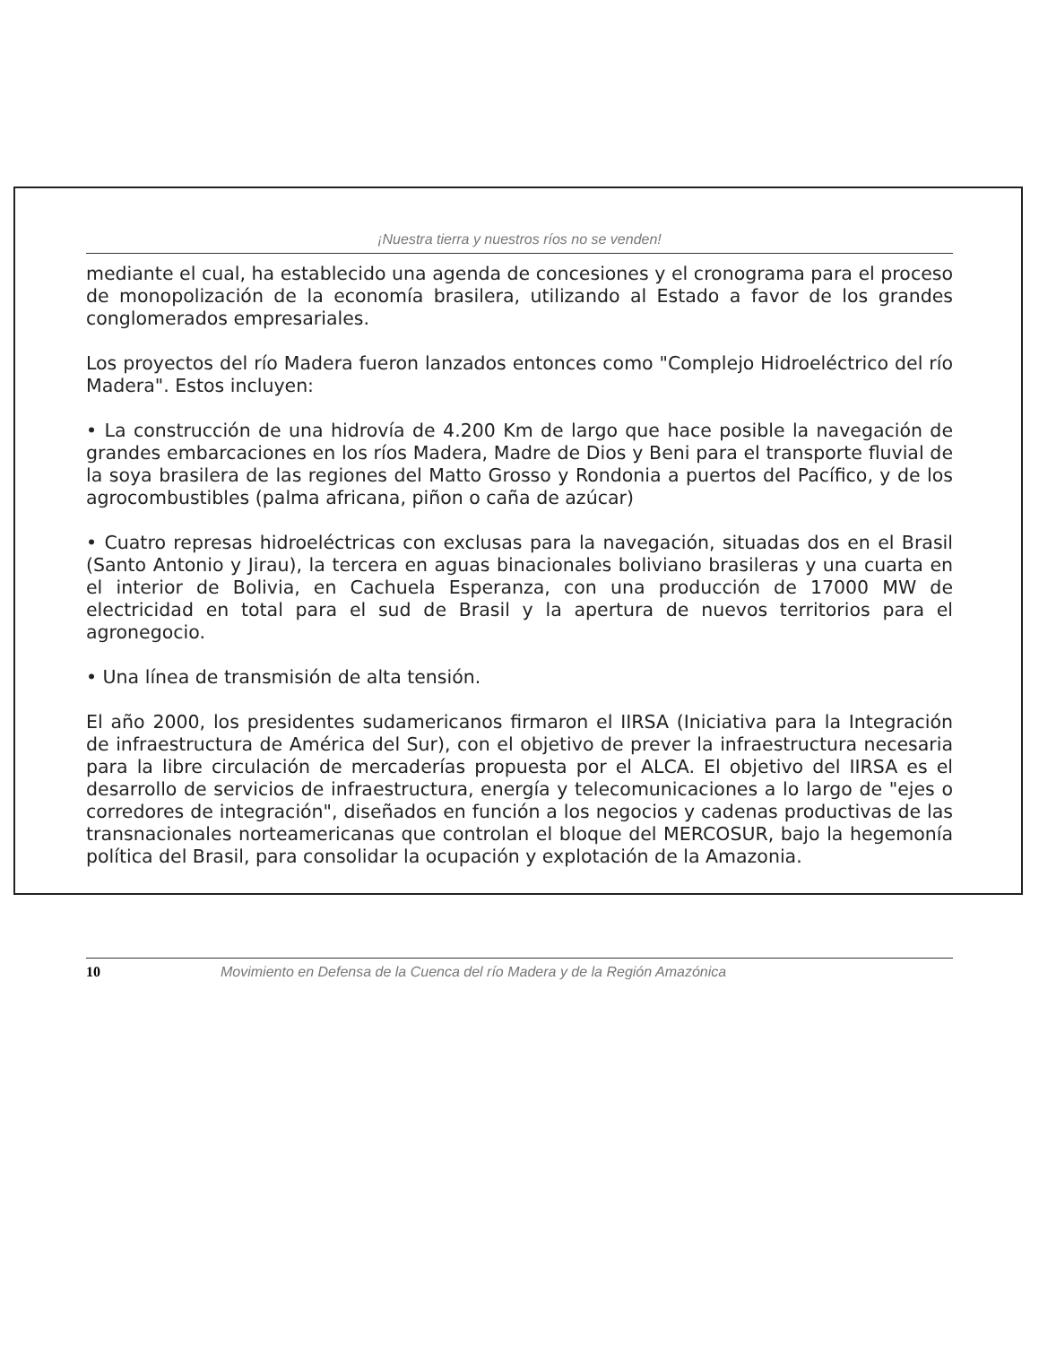¡Nuestra tierra y nuestros ríos no se venden!
mediante el cual, ha establecido una agenda de concesiones y el cronograma para el proceso de monopolización de la economía brasilera, utilizando al Estado a favor de los grandes conglomerados empresariales.
Los proyectos del río Madera fueron lanzados entonces como "Complejo Hidroeléctrico del río Madera". Estos incluyen:
• La construcción de una hidrovía de 4.200 Km de largo que hace posible la navegación de grandes embarcaciones en los ríos Madera, Madre de Dios y Beni para el transporte fluvial de la soya brasilera de las regiones del Matto Grosso y Rondonia a puertos del Pacífico, y de los agrocombustibles (palma africana, piñon o caña de azúcar)
• Cuatro represas hidroeléctricas con exclusas para la navegación, situadas dos en el Brasil (Santo Antonio y Jirau), la tercera en aguas binacionales boliviano brasileras y una cuarta en el interior de Bolivia, en Cachuela Esperanza, con una producción de 17000 MW de electricidad en total para el sud de Brasil y la apertura de nuevos territorios para el agronegocio.
• Una línea de transmisión de alta tensión.
El año 2000, los presidentes sudamericanos firmaron el IIRSA (Iniciativa para la Integración de infraestructura de América del Sur), con el objetivo de prever la infraestructura necesaria para la libre circulación de mercaderías propuesta por el ALCA. El objetivo del IIRSA es el desarrollo de servicios de infraestructura, energía y telecomunicaciones a lo largo de "ejes o corredores de integración", diseñados en función a los negocios y cadenas productivas de las transnacionales norteamericanas que controlan el bloque del MERCOSUR, bajo la hegemonía política del Brasil, para consolidar la ocupación y explotación de la Amazonia.
10 Movimiento en Defensa de la Cuenca del río Madera y de la Región Amazónica